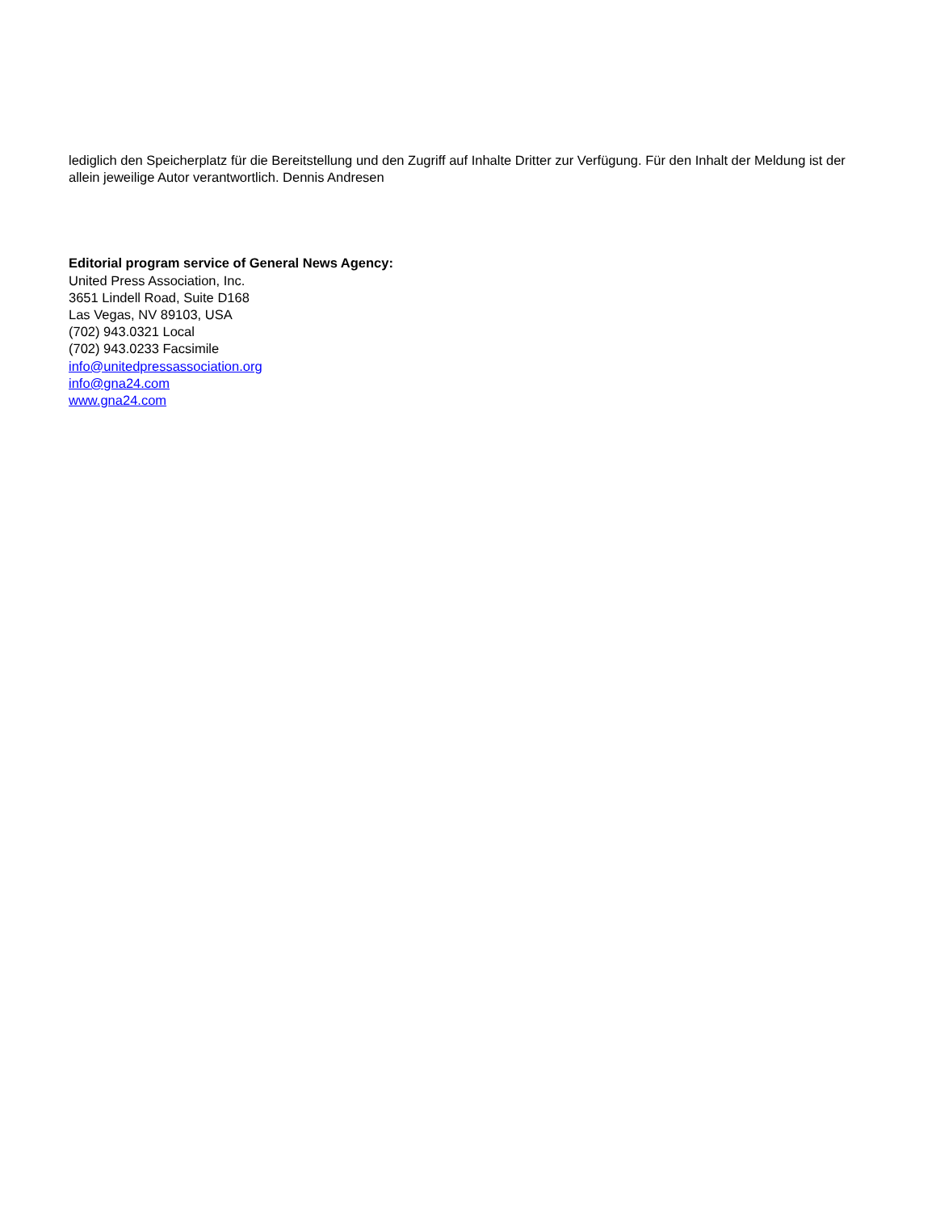lediglich den Speicherplatz für die Bereitstellung und den Zugriff auf Inhalte Dritter zur Verfügung. Für den Inhalt der Meldung ist der allein jeweilige Autor verantwortlich. Dennis Andresen
Editorial program service of General News Agency:
United Press Association, Inc.
3651 Lindell Road, Suite D168
Las Vegas, NV 89103, USA
(702) 943.0321 Local
(702) 943.0233 Facsimile
info@unitedpressassociation.org
info@gna24.com
www.gna24.com